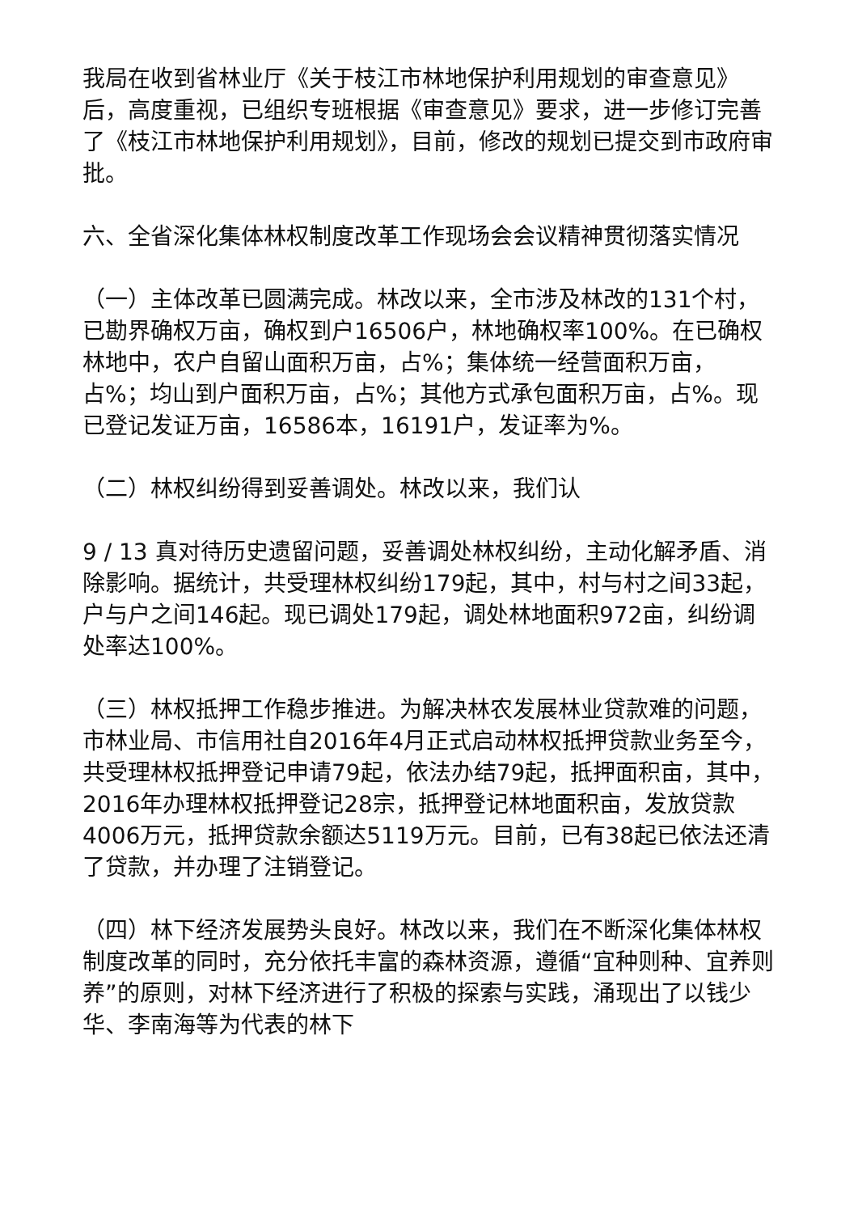我局在收到省林业厅《关于枝江市林地保护利用规划的审查意见》后，高度重视，已组织专班根据《审查意见》要求，进一步修订完善了《枝江市林地保护利用规划》，目前，修改的规划已提交到市政府审批。
六、全省深化集体林权制度改革工作现场会会议精神贯彻落实情况
（一）主体改革已圆满完成。林改以来，全市涉及林改的131个村，已勘界确权万亩，确权到户16506户，林地确权率100%。在已确权林地中，农户自留山面积万亩，占%；集体统一经营面积万亩，占%；均山到户面积万亩，占%；其他方式承包面积万亩，占%。现已登记发证万亩，16586本，16191户，发证率为%。
（二）林权纠纷得到妥善调处。林改以来，我们认
9 / 13 真对待历史遗留问题，妥善调处林权纠纷，主动化解矛盾、消除影响。据统计，共受理林权纠纷179起，其中，村与村之间33起，户与户之间146起。现已调处179起，调处林地面积972亩，纠纷调处率达100%。
（三）林权抵押工作稳步推进。为解决林农发展林业贷款难的问题，市林业局、市信用社自2016年4月正式启动林权抵押贷款业务至今，共受理林权抵押登记申请79起，依法办结79起，抵押面积亩，其中，2016年办理林权抵押登记28宗，抵押登记林地面积亩，发放贷款4006万元，抵押贷款余额达5119万元。目前，已有38起已依法还清了贷款，并办理了注销登记。
（四）林下经济发展势头良好。林改以来，我们在不断深化集体林权制度改革的同时，充分依托丰富的森林资源，遵循“宜种则种、宜养则养”的原则，对林下经济进行了积极的探索与实践，涌现出了以钱少华、李南海等为代表的林下